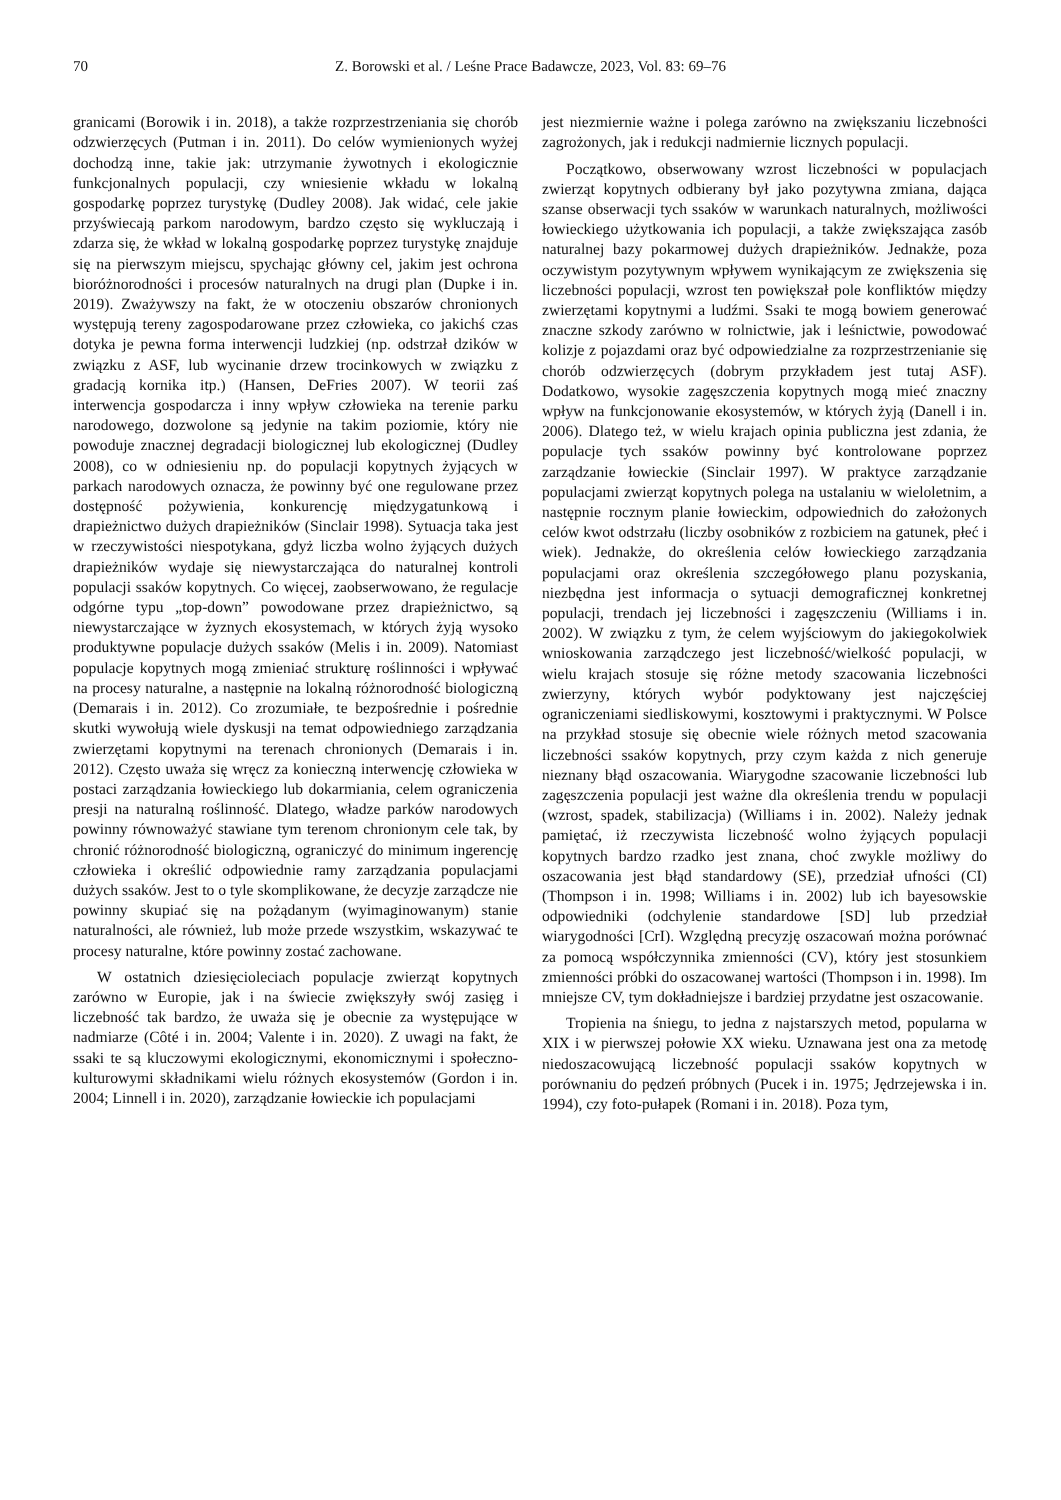70 Z. Borowski et al. / Leśne Prace Badawcze, 2023, Vol. 83: 69–76
granicami (Borowik i in. 2018), a także rozprzestrzeniania się chorób odzwierzęcych (Putman i in. 2011). Do celów wymienionych wyżej dochodzą inne, takie jak: utrzymanie żywotnych i ekologicznie funkcjonalnych populacji, czy wniesienie wkładu w lokalną gospodarkę poprzez turystykę (Dudley 2008). Jak widać, cele jakie przyświecają parkom narodowym, bardzo często się wykluczają i zdarza się, że wkład w lokalną gospodarkę poprzez turystykę znajduje się na pierwszym miejscu, spychając główny cel, jakim jest ochrona bioróżnorodności i procesów naturalnych na drugi plan (Dupke i in. 2019). Zważywszy na fakt, że w otoczeniu obszarów chronionych występują tereny zagospodarowane przez człowieka, co jakichś czas dotyka je pewna forma interwencji ludzkiej (np. odstrzał dzików w związku z ASF, lub wycinanie drzew trocinkowych w związku z gradacją kornika itp.) (Hansen, DeFries 2007). W teorii zaś interwencja gospodarcza i inny wpływ człowieka na terenie parku narodowego, dozwolone są jedynie na takim poziomie, który nie powoduje znacznej degradacji biologicznej lub ekologicznej (Dudley 2008), co w odniesieniu np. do populacji kopytnych żyjących w parkach narodowych oznacza, że powinny być one regulowane przez dostępność pożywienia, konkurencję międzygatunkową i drapieżnictwo dużych drapieżników (Sinclair 1998). Sytuacja taka jest w rzeczywistości niespotykana, gdyż liczba wolno żyjących dużych drapieżników wydaje się niewystarczająca do naturalnej kontroli populacji ssaków kopytnych. Co więcej, zaobserwowano, że regulacje odgórne typu „top-down” powodowane przez drapieżnictwo, są niewystarczające w żyznych ekosystemach, w których żyją wysoko produktywne populacje dużych ssaków (Melis i in. 2009). Natomiast populacje kopytnych mogą zmieniać strukturę roślinności i wpływać na procesy naturalne, a następnie na lokalną różnorodność biologiczną (Demarais i in. 2012). Co zrozumiałe, te bezpośrednie i pośrednie skutki wywołują wiele dyskusji na temat odpowiedniego zarządzania zwierzętami kopytnymi na terenach chronionych (Demarais i in. 2012). Często uważa się wręcz za konieczną interwencję człowieka w postaci zarządzania łowieckiego lub dokarmiania, celem ograniczenia presji na naturalną roślinność. Dlatego, władze parków narodowych powinny równoważyć stawiane tym terenom chronionym cele tak, by chronić różnorodność biologiczną, ograniczyć do minimum ingerencję człowieka i określić odpowiednie ramy zarządzania populacjami dużych ssaków. Jest to o tyle skomplikowane, że decyzje zarządcze nie powinny skupiać się na pożądanym (wyimaginowanym) stanie naturalności, ale również, lub może przede wszystkim, wskazywać te procesy naturalne, które powinny zostać zachowane.
W ostatnich dziesięcioleciach populacje zwierząt kopytnych zarówno w Europie, jak i na świecie zwiększyły swój zasięg i liczebność tak bardzo, że uważa się je obecnie za występujące w nadmiarze (Côté i in. 2004; Valente i in. 2020). Z uwagi na fakt, że ssaki te są kluczowymi ekologicznymi, ekonomicznymi i społeczno-kulturowymi składnikami wielu różnych ekosystemów (Gordon i in. 2004; Linnell i in. 2020), zarządzanie łowieckie ich populacjami
jest niezmiernie ważne i polega zarówno na zwiększaniu liczebności zagrożonych, jak i redukcji nadmiernie licznych populacji.
Początkowo, obserwowany wzrost liczebności w populacjach zwierząt kopytnych odbierany był jako pozytywna zmiana, dająca szanse obserwacji tych ssaków w warunkach naturalnych, możliwości łowieckiego użytkowania ich populacji, a także zwiększająca zasób naturalnej bazy pokarmowej dużych drapieżników. Jednakże, poza oczywistym pozytywnym wpływem wynikającym ze zwiększenia się liczebności populacji, wzrost ten powiększał pole konfliktów między zwierzętami kopytnymi a ludźmi. Ssaki te mogą bowiem generować znaczne szkody zarówno w rolnictwie, jak i leśnictwie, powodować kolizje z pojazdami oraz być odpowiedzialne za rozprzestrzenianie się chorób odzwierzęcych (dobrym przykładem jest tutaj ASF). Dodatkowo, wysokie zagęszczenia kopytnych mogą mieć znaczny wpływ na funkcjonowanie ekosystemów, w których żyją (Danell i in. 2006). Dlatego też, w wielu krajach opinia publiczna jest zdania, że populacje tych ssaków powinny być kontrolowane poprzez zarządzanie łowieckie (Sinclair 1997). W praktyce zarządzanie populacjami zwierząt kopytnych polega na ustalaniu w wieloletnim, a następnie rocznym planie łowieckim, odpowiednich do założonych celów kwot odstrzału (liczby osobników z rozbiciem na gatunek, płeć i wiek). Jednakże, do określenia celów łowieckiego zarządzania populacjami oraz określenia szczegółowego planu pozyskania, niezbędna jest informacja o sytuacji demograficznej konkretnej populacji, trendach jej liczebności i zagęszczeniu (Williams i in. 2002). W związku z tym, że celem wyjściowym do jakiegokolwiek wnioskowania zarządczego jest liczebność/wielkość populacji, w wielu krajach stosuje się różne metody szacowania liczebności zwierzyny, których wybór podyktowany jest najczęściej ograniczeniami siedliskowymi, kosztowymi i praktycznymi. W Polsce na przykład stosuje się obecnie wiele różnych metod szacowania liczebności ssaków kopytnych, przy czym każda z nich generuje nieznany błąd oszacowania. Wiarygodne szacowanie liczebności lub zagęszczenia populacji jest ważne dla określenia trendu w populacji (wzrost, spadek, stabilizacja) (Williams i in. 2002). Należy jednak pamiętać, iż rzeczywista liczebność wolno żyjących populacji kopytnych bardzo rzadko jest znana, choć zwykle możliwy do oszacowania jest błąd standardowy (SE), przedział ufności (CI) (Thompson i in. 1998; Williams i in. 2002) lub ich bayesowskie odpowiedniki (odchylenie standardowe [SD] lub przedział wiarygodności [CrI). Względną precyzję oszacowań można porównać za pomocą współczynnika zmienności (CV), który jest stosunkiem zmienności próbki do oszacowanej wartości (Thompson i in. 1998). Im mniejsze CV, tym dokładniejsze i bardziej przydatne jest oszacowanie.
Tropienia na śniegu, to jedna z najstarszych metod, popularna w XIX i w pierwszej połowie XX wieku. Uznawana jest ona za metodę niedoszacowującą liczebność populacji ssaków kopytnych w porównaniu do pędzeń próbnych (Pucek i in. 1975; Jędrzejewska i in. 1994), czy foto-pułapek (Romani i in. 2018). Poza tym,